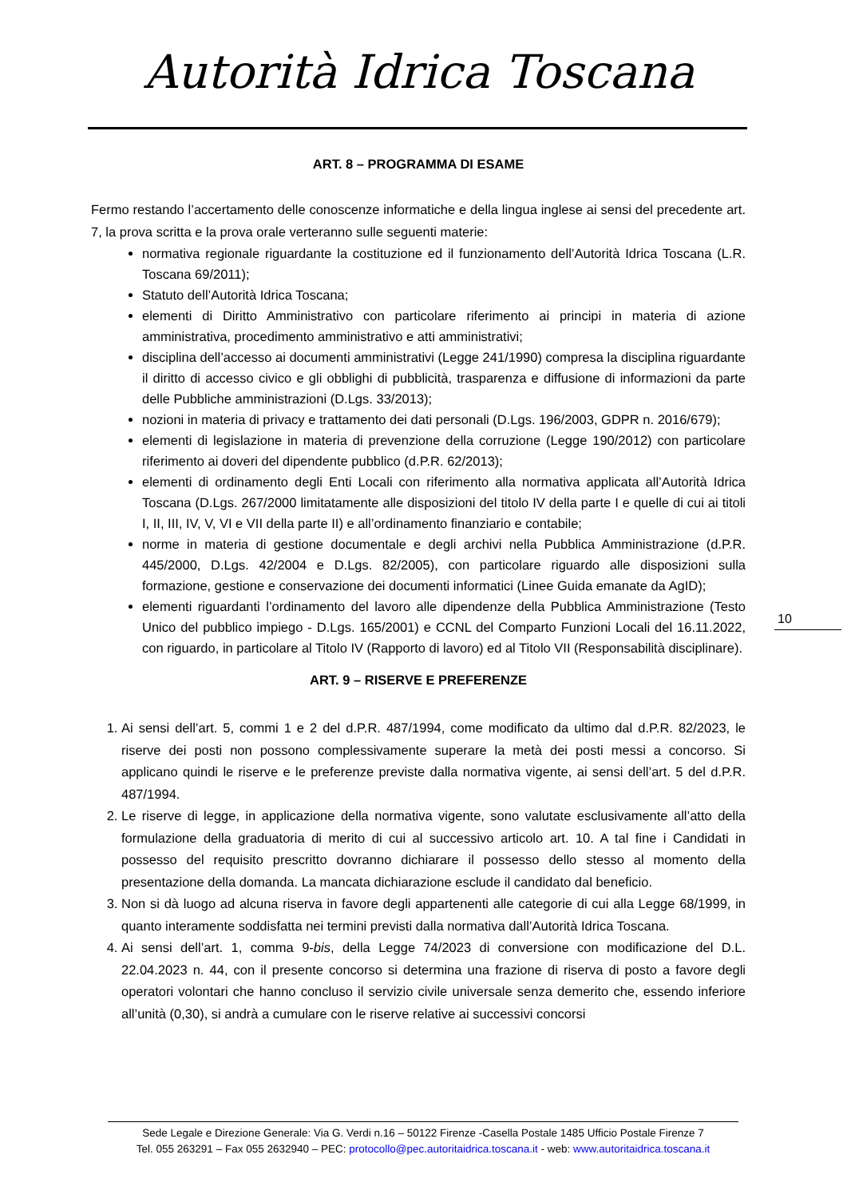Autorità Idrica Toscana
ART. 8 – PROGRAMMA DI ESAME
Fermo restando l’accertamento delle conoscenze informatiche e della lingua inglese ai sensi del precedente art. 7, la prova scritta e la prova orale verteranno sulle seguenti materie:
normativa regionale riguardante la costituzione ed il funzionamento dell’Autorità Idrica Toscana (L.R. Toscana 69/2011);
Statuto dell’Autorità Idrica Toscana;
elementi di Diritto Amministrativo con particolare riferimento ai principi in materia di azione amministrativa, procedimento amministrativo e atti amministrativi;
disciplina dell’accesso ai documenti amministrativi (Legge 241/1990) compresa la disciplina riguardante il diritto di accesso civico e gli obblighi di pubblicità, trasparenza e diffusione di informazioni da parte delle Pubbliche amministrazioni (D.Lgs. 33/2013);
nozioni in materia di privacy e trattamento dei dati personali (D.Lgs. 196/2003, GDPR n. 2016/679);
elementi di legislazione in materia di prevenzione della corruzione (Legge 190/2012) con particolare riferimento ai doveri del dipendente pubblico (d.P.R. 62/2013);
elementi di ordinamento degli Enti Locali con riferimento alla normativa applicata all’Autorità Idrica Toscana (D.Lgs. 267/2000 limitatamente alle disposizioni del titolo IV della parte I e quelle di cui ai titoli I, II, III, IV, V, VI e VII della parte II) e all’ordinamento finanziario e contabile;
norme in materia di gestione documentale e degli archivi nella Pubblica Amministrazione (d.P.R. 445/2000, D.Lgs. 42/2004 e D.Lgs. 82/2005), con particolare riguardo alle disposizioni sulla formazione, gestione e conservazione dei documenti informatici (Linee Guida emanate da AgID);
elementi riguardanti l’ordinamento del lavoro alle dipendenze della Pubblica Amministrazione (Testo Unico del pubblico impiego - D.Lgs. 165/2001) e CCNL del Comparto Funzioni Locali del 16.11.2022, con riguardo, in particolare al Titolo IV (Rapporto di lavoro) ed al Titolo VII (Responsabilità disciplinare).
ART. 9 – RISERVE E PREFERENZE
1. Ai sensi dell’art. 5, commi 1 e 2 del d.P.R. 487/1994, come modificato da ultimo dal d.P.R. 82/2023, le riserve dei posti non possono complessivamente superare la metà dei posti messi a concorso. Si applicano quindi le riserve e le preferenze previste dalla normativa vigente, ai sensi dell’art. 5 del d.P.R. 487/1994.
2. Le riserve di legge, in applicazione della normativa vigente, sono valutate esclusivamente all’atto della formulazione della graduatoria di merito di cui al successivo articolo art. 10. A tal fine i Candidati in possesso del requisito prescritto dovranno dichiarare il possesso dello stesso al momento della presentazione della domanda. La mancata dichiarazione esclude il candidato dal beneficio.
3. Non si dà luogo ad alcuna riserva in favore degli appartenenti alle categorie di cui alla Legge 68/1999, in quanto interamente soddisfatta nei termini previsti dalla normativa dall’Autorità Idrica Toscana.
4. Ai sensi dell’art. 1, comma 9-bis, della Legge 74/2023 di conversione con modificazione del D.L. 22.04.2023 n. 44, con il presente concorso si determina una frazione di riserva di posto a favore degli operatori volontari che hanno concluso il servizio civile universale senza demerito che, essendo inferiore all’unità (0,30), si andrà a cumulare con le riserve relative ai successivi concorsi
10
Sede Legale e Direzione Generale: Via G. Verdi n.16 – 50122 Firenze -Casella Postale 1485 Ufficio Postale Firenze 7
Tel. 055 263291 – Fax 055 2632940 – PEC: protocollo@pec.autoritaidrica.toscana.it - web: www.autoritaidrica.toscana.it